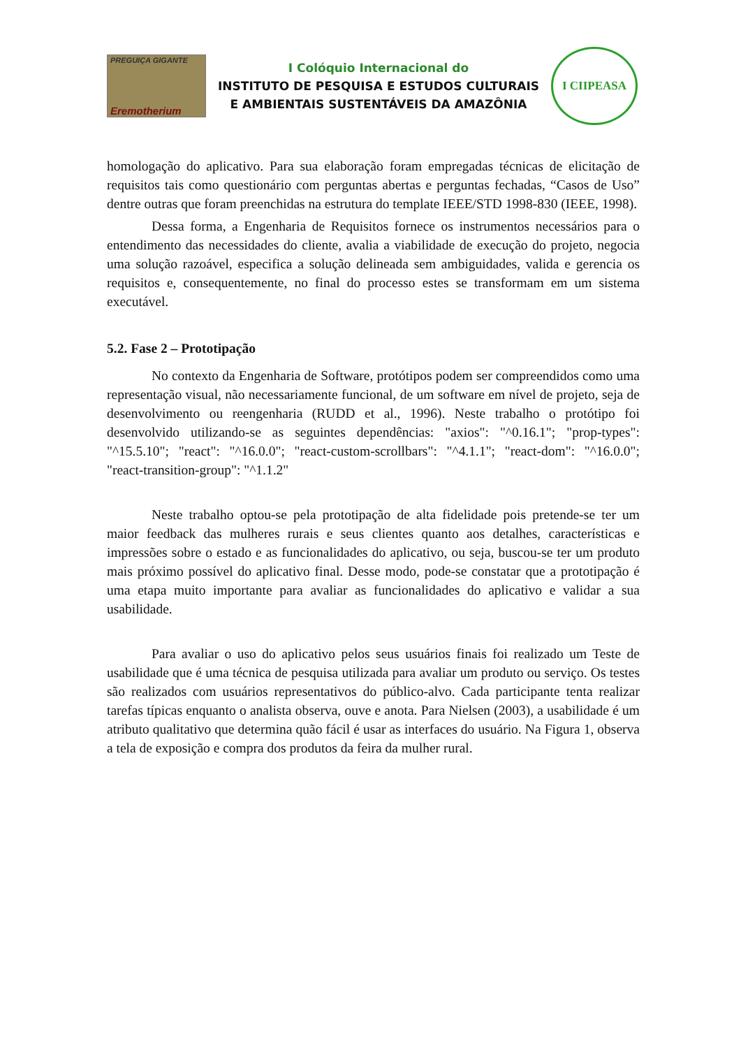PREGUIÇA GIGANTE
Eremotherium
I Colóquio Internacional do
INSTITUTO DE PESQUISA E ESTUDOS CULTURAIS
E AMBIENTAIS SUSTENTÁVEIS DA AMAZÔNIA
I CIIPEASA
homologação do aplicativo. Para sua elaboração foram empregadas técnicas de elicitação de requisitos tais como questionário com perguntas abertas e perguntas fechadas, “Casos de Uso” dentre outras que foram preenchidas na estrutura do template IEEE/STD 1998-830 (IEEE, 1998).
Dessa forma, a Engenharia de Requisitos fornece os instrumentos necessários para o entendimento das necessidades do cliente, avalia a viabilidade de execução do projeto, negocia uma solução razoável, especifica a solução delineada sem ambiguidades, valida e gerencia os requisitos e, consequentemente, no final do processo estes se transformam em um sistema executável.
5.2. Fase 2 – Prototipação
No contexto da Engenharia de Software, protótipos podem ser compreendidos como uma representação visual, não necessariamente funcional, de um software em nível de projeto, seja de desenvolvimento ou reengenharia (RUDD et al., 1996). Neste trabalho o protótipo foi desenvolvido utilizando-se as seguintes dependências: "axios": "^0.16.1"; "prop-types": "^15.5.10"; "react": "^16.0.0"; "react-custom-scrollbars": "^4.1.1"; "react-dom": "^16.0.0"; "react-transition-group": "^1.1.2"
Neste trabalho optou-se pela prototipação de alta fidelidade pois pretende-se ter um maior feedback das mulheres rurais e seus clientes quanto aos detalhes, características e impressões sobre o estado e as funcionalidades do aplicativo, ou seja, buscou-se ter um produto mais próximo possível do aplicativo final. Desse modo, pode-se constatar que a prototipação é uma etapa muito importante para avaliar as funcionalidades do aplicativo e validar a sua usabilidade.
Para avaliar o uso do aplicativo pelos seus usuários finais foi realizado um Teste de usabilidade que é uma técnica de pesquisa utilizada para avaliar um produto ou serviço. Os testes são realizados com usuários representativos do público-alvo. Cada participante tenta realizar tarefas típicas enquanto o analista observa, ouve e anota. Para Nielsen (2003), a usabilidade é um atributo qualitativo que determina quão fácil é usar as interfaces do usuário. Na Figura 1, observa a tela de exposição e compra dos produtos da feira da mulher rural.